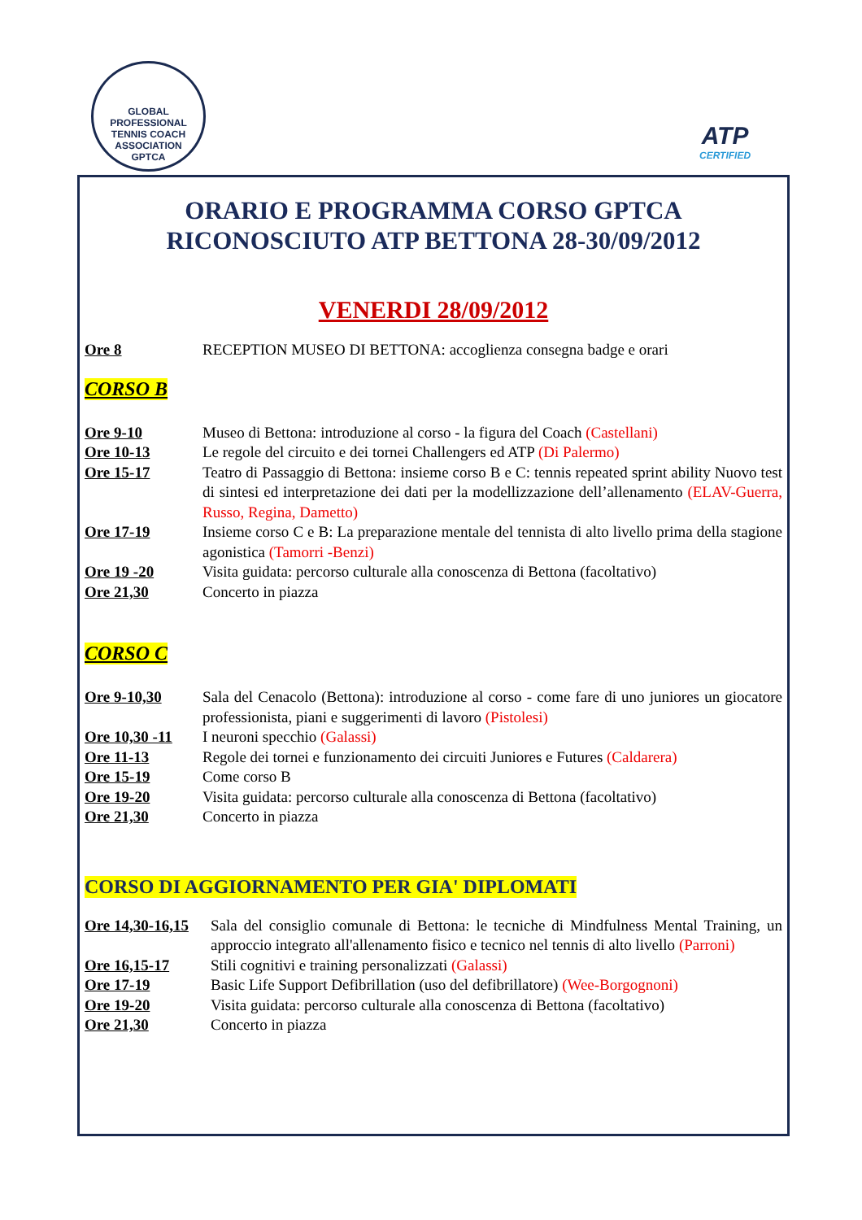GLOBAL PROFESSIONAL TENNIS COACH ASSOCIATION
GPTCA
ATP
CERTIFIED
ORARIO E PROGRAMMA CORSO GPTCA
RICONOSCIUTO ATP BETTONA 28-30/09/2012
VENERDI 28/09/2012
Ore 8 RECEPTION MUSEO DI BETTONA: accoglienza consegna badge e orari
CORSO B
Ore 9-10 Museo di Bettona: introduzione al corso - la figura del Coach (Castellani)
Ore 10-13 Le regole del circuito e dei tornei Challengers ed ATP (Di Palermo)
Ore 15-17 Teatro di Passaggio di Bettona: insieme corso B e C: tennis repeated sprint ability Nuovo test di sintesi ed interpretazione dei dati per la modellizzazione dell’allenamento (ELAV-Guerra, Russo, Regina, Dametto)
Ore 17-19 Insieme corso C e B: La preparazione mentale del tennista di alto livello prima della stagione agonistica (Tamorri -Benzi)
Ore 19 -20 Visita guidata: percorso culturale alla conoscenza di Bettona (facoltativo)
Ore 21,30 Concerto in piazza
CORSO C
Ore 9-10,30 Sala del Cenacolo (Bettona): introduzione al corso - come fare di uno juniores un giocatore professionista, piani e suggerimenti di lavoro (Pistolesi)
Ore 10,30 -11
I neuroni specchio (Galassi)
Ore 11-13 Regole dei tornei e funzionamento dei circuiti Juniores e Futures (Caldarera)
Ore 15-19 Come corso B
Ore 19-20 Visita guidata: percorso culturale alla conoscenza di Bettona (facoltativo)
Ore 21,30 Concerto in piazza
CORSO DI AGGIORNAMENTO PER GIA' DIPLOMATI
Ore 14,30-16,15
Sala del consiglio comunale di Bettona: le tecniche di Mindfulness Mental Training, un approccio integrato all'allenamento fisico e tecnico nel tennis di alto livello (Parroni)
Ore 16,15-17 Stili cognitivi e training personalizzati (Galassi)
Ore 17-19 Basic Life Support Defibrillation (uso del defibrillatore) (Wee-Borgognoni)
Ore 19-20 Visita guidata: percorso culturale alla conoscenza di Bettona (facoltativo)
Ore 21,30 Concerto in piazza